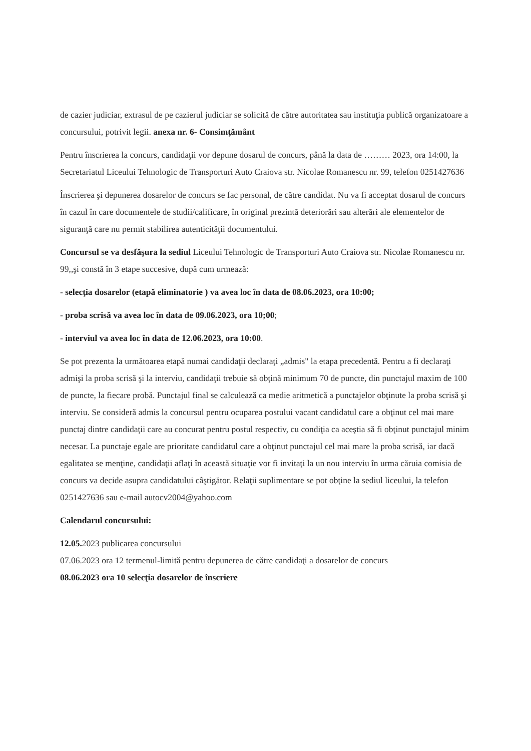de cazier judiciar, extrasul de pe cazierul judiciar se solicită de către autoritatea sau instituţia publică organizatoare a concursului, potrivit legii. anexa nr. 6- Consimţământ
Pentru înscrierea la concurs, candidaţii vor depune dosarul de concurs, până la data de ……… 2023, ora 14:00, la Secretariatul Liceului Tehnologic de Transporturi Auto Craiova str. Nicolae Romanescu nr. 99, telefon 0251427636
Înscrierea şi depunerea dosarelor de concurs se fac personal, de către candidat. Nu va fi acceptat dosarul de concurs în cazul în care documentele de studii/calificare, în original prezintă deteriorări sau alterări ale elementelor de siguranţă care nu permit stabilirea autenticităţii documentului.
Concursul se va desfăşura la sediul Liceului Tehnologic de Transporturi Auto Craiova str. Nicolae Romanescu nr. 99,,şi constă în 3 etape succesive, după cum urmează:
- selecţia dosarelor (etapă eliminatorie ) va avea loc în data de 08.06.2023, ora 10:00;
- proba scrisă va avea loc în data de 09.06.2023, ora 10;00;
- interviul va avea loc în data de 12.06.2023, ora 10:00.
Se pot prezenta la următoarea etapă numai candidaţii declaraţi „admis" la etapa precedentă. Pentru a fi declaraţi admişi la proba scrisă şi la interviu, candidaţii trebuie să obţină minimum 70 de puncte, din punctajul maxim de 100 de puncte, la fiecare probă. Punctajul final se calculează ca medie aritmetică a punctajelor obţinute la proba scrisă şi interviu. Se consideră admis la concursul pentru ocuparea postului vacant candidatul care a obţinut cel mai mare punctaj dintre candidaţii care au concurat pentru postul respectiv, cu condiţia ca aceştia să fi obţinut punctajul minim necesar. La punctaje egale are prioritate candidatul care a obţinut punctajul cel mai mare la proba scrisă, iar dacă egalitatea se menţine, candidaţii aflaţi în această situaţie vor fi invitaţi la un nou interviu în urma căruia comisia de concurs va decide asupra candidatului câştigător. Relaţii suplimentare se pot obţine la sediul liceului, la telefon 0251427636 sau e-mail autocv2004@yahoo.com
Calendarul concursului:
12.05. 2023 publicarea concursului
07.06.2023 ora 12 termenul-limită pentru depunerea de către candidaţi a dosarelor de concurs
08.06.2023 ora 10 selecţia dosarelor de înscriere